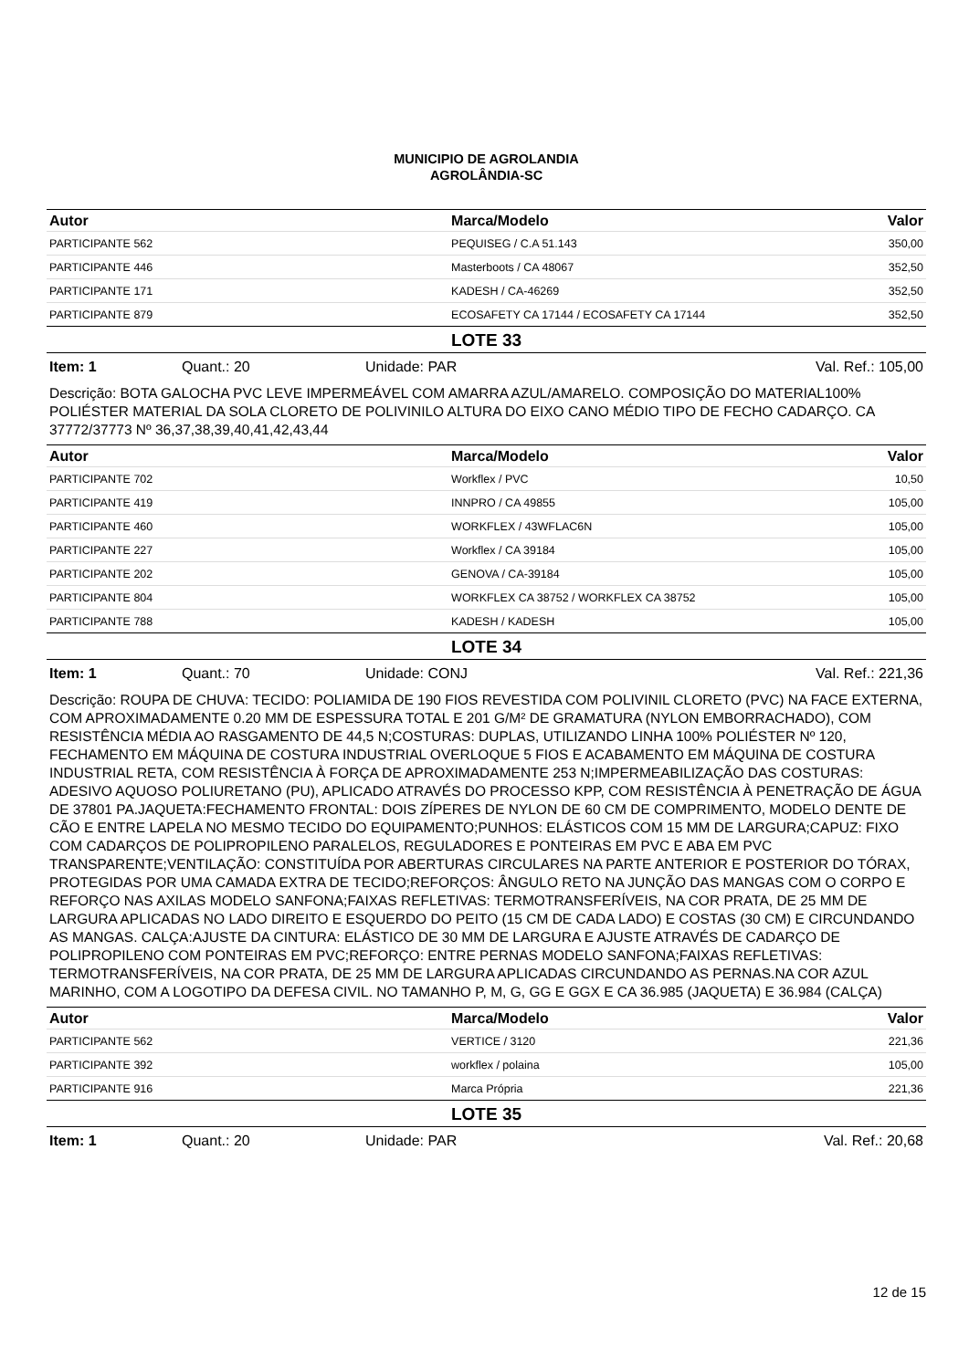MUNICIPIO DE AGROLANDIA
AGROLÂNDIA-SC
| Autor | Marca/Modelo | Valor |
| --- | --- | --- |
| PARTICIPANTE 562 | PEQUISEG / C.A 51.143 | 350,00 |
| PARTICIPANTE 446 | Masterboots / CA 48067 | 352,50 |
| PARTICIPANTE 171 | KADESH / CA-46269 | 352,50 |
| PARTICIPANTE 879 | ECOSAFETY CA 17144 / ECOSAFETY CA 17144 | 352,50 |
LOTE 33
Item: 1 Quant.: 20 Unidade: PAR Val. Ref.: 105,00
Descrição: BOTA GALOCHA PVC LEVE IMPERMEÁVEL COM AMARRA AZUL/AMARELO. COMPOSIÇÃO DO MATERIAL100% POLIÉSTER MATERIAL DA SOLA CLORETO DE POLIVINILO ALTURA DO EIXO CANO MÉDIO TIPO DE FECHO CADARÇO. CA 37772/37773 Nº 36,37,38,39,40,41,42,43,44
| Autor | Marca/Modelo | Valor |
| --- | --- | --- |
| PARTICIPANTE 702 | Workflex / PVC | 10,50 |
| PARTICIPANTE 419 | INNPRO / CA 49855 | 105,00 |
| PARTICIPANTE 460 | WORKFLEX / 43WFLAC6N | 105,00 |
| PARTICIPANTE 227 | Workflex / CA 39184 | 105,00 |
| PARTICIPANTE 202 | GENOVA / CA-39184 | 105,00 |
| PARTICIPANTE 804 | WORKFLEX CA 38752 / WORKFLEX CA 38752 | 105,00 |
| PARTICIPANTE 788 | KADESH / KADESH | 105,00 |
LOTE 34
Item: 1 Quant.: 70 Unidade: CONJ Val. Ref.: 221,36
Descrição: ROUPA DE CHUVA: TECIDO: POLIAMIDA DE 190 FIOS REVESTIDA COM POLIVINIL CLORETO (PVC) NA FACE EXTERNA, COM APROXIMADAMENTE 0.20 MM DE ESPESSURA TOTAL E 201 G/M² DE GRAMATURA (NYLON EMBORRACHADO), COM RESISTÊNCIA MÉDIA AO RASGAMENTO DE 44,5 N;COSTURAS: DUPLAS, UTILIZANDO LINHA 100% POLIÉSTER Nº 120, FECHAMENTO EM MÁQUINA DE COSTURA INDUSTRIAL OVERLOQUE 5 FIOS E ACABAMENTO EM MÁQUINA DE COSTURA INDUSTRIAL RETA, COM RESISTÊNCIA À FORÇA DE APROXIMADAMENTE 253 N;IMPERMEABILIZAÇÃO DAS COSTURAS: ADESIVO AQUOSO POLIURETANO (PU), APLICADO ATRAVÉS DO PROCESSO KPP, COM RESISTÊNCIA À PENETRAÇÃO DE ÁGUA DE 37801 PA.JAQUETA:FECHAMENTO FRONTAL: DOIS ZÍPERES DE NYLON DE 60 CM DE COMPRIMENTO, MODELO DENTE DE CÃO E ENTRE LAPELA NO MESMO TECIDO DO EQUIPAMENTO;PUNHOS: ELÁSTICOS COM 15 MM DE LARGURA;CAPUZ: FIXO COM CADARÇOS DE POLIPROPILENO PARALELOS, REGULADORES E PONTEIRAS EM PVC E ABA EM PVC TRANSPARENTE;VENTILAÇÃO: CONSTITUÍDA POR ABERTURAS CIRCULARES NA PARTE ANTERIOR E POSTERIOR DO TÓRAX, PROTEGIDAS POR UMA CAMADA EXTRA DE TECIDO;REFORÇOS: ÂNGULO RETO NA JUNÇÃO DAS MANGAS COM O CORPO E REFORÇO NAS AXILAS MODELO SANFONA;FAIXAS REFLETIVAS: TERMOTRANSFERÍVEIS, NA COR PRATA, DE 25 MM DE LARGURA APLICADAS NO LADO DIREITO E ESQUERDO DO PEITO (15 CM DE CADA LADO) E COSTAS (30 CM) E CIRCUNDANDO AS MANGAS. CALÇA:AJUSTE DA CINTURA: ELÁSTICO DE 30 MM DE LARGURA E AJUSTE ATRAVÉS DE CADARÇO DE POLIPROPILENO COM PONTEIRAS EM PVC;REFORÇO: ENTRE PERNAS MODELO SANFONA;FAIXAS REFLETIVAS: TERMOTRANSFERÍVEIS, NA COR PRATA, DE 25 MM DE LARGURA APLICADAS CIRCUNDANDO AS PERNAS.NA COR AZUL MARINHO, COM A LOGOTIPO DA DEFESA CIVIL. NO TAMANHO P, M, G, GG E GGX E CA 36.985 (JAQUETA) E 36.984 (CALÇA)
| Autor | Marca/Modelo | Valor |
| --- | --- | --- |
| PARTICIPANTE 562 | VERTICE / 3120 | 221,36 |
| PARTICIPANTE 392 | workflex / polaina | 105,00 |
| PARTICIPANTE 916 | Marca Própria | 221,36 |
LOTE 35
Item: 1 Quant.: 20 Unidade: PAR Val. Ref.: 20,68
12 de 15